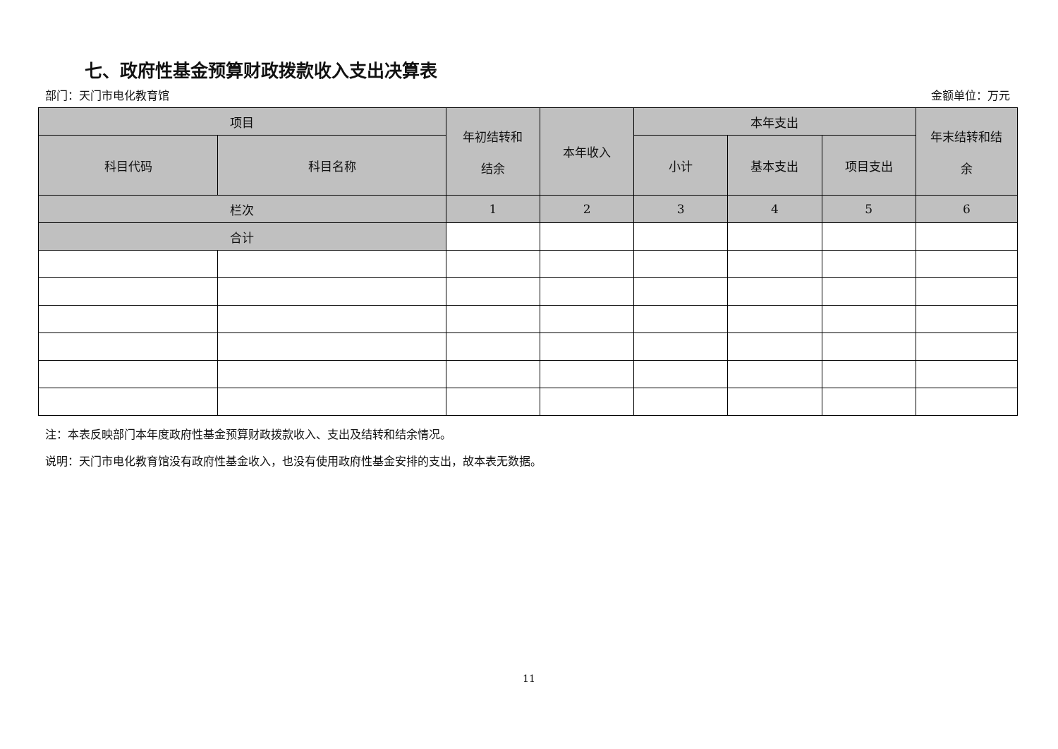七、政府性基金预算财政拨款收入支出决算表
部门：天门市电化教育馆 金额单位：万元
| 项目 | | 年初结转和 结余 | 本年收入 | 本年支出 | | | 年末结转和结 余 |
| --- | --- | --- | --- | --- | --- | --- | --- |
| 科目代码 | 科目名称 | | | 小计 | 基本支出 | 项目支出 | |
| 栏次 | | 1 | 2 | 3 | 4 | 5 | 6 |
| 合计 | | | | | | | |
注：本表反映部门本年度政府性基金预算财政拨款收入、支出及结转和结余情况。
说明：天门市电化教育馆没有政府性基金收入，也没有使用政府性基金安排的支出，故本表无数据。
11